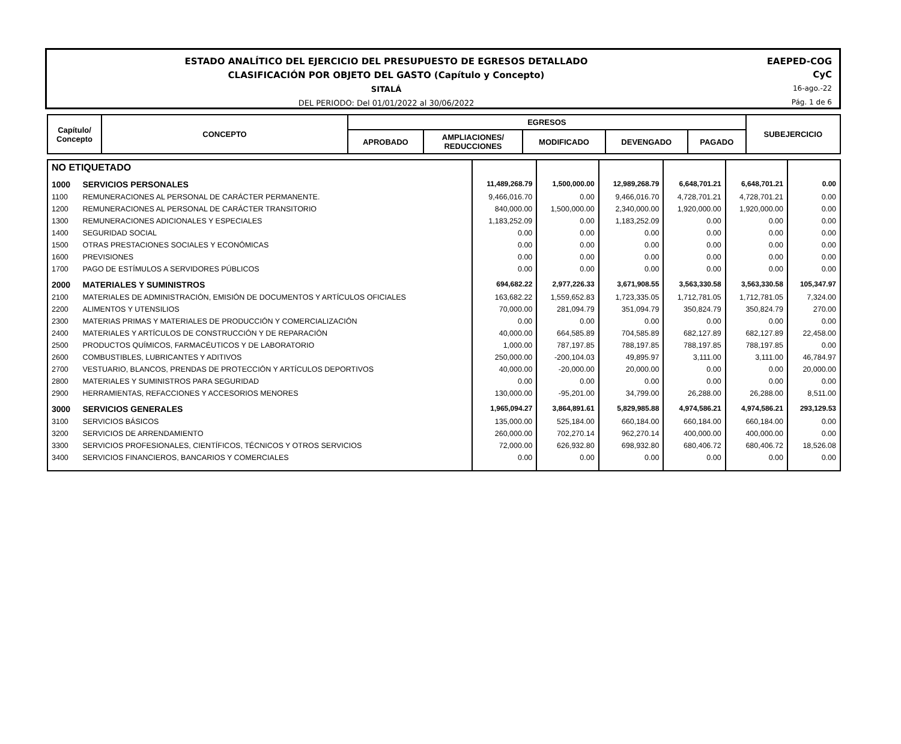ESTADO ANALÍTICO DEL EJERCICIO DEL PRESUPUESTO DE EGRESOS DETALLADO
CLASIFICACIÓN POR OBJETO DEL GASTO (Capítulo y Concepto)
SITALÁ
DEL PERIODO: Del 01/01/2022 al 30/06/2022
EAEPED-COG
CyC
16-ago.-22
Pág. 1 de 6
| Capítulo/ Concepto | CONCEPTO | EGRESOS | | | | | SUBEJERCICIO |
| --- | --- | --- | --- | --- | --- | --- | --- |
| | | APROBADO | AMPLIACIONES/ REDUCCIONES | MODIFICADO | DEVENGADO | PAGADO | |
| NO ETIQUETADO | | | | | | | |
| 1000 | SERVICIOS PERSONALES | 11,489,268.79 | 1,500,000.00 | 12,989,268.79 | 6,648,701.21 | 6,648,701.21 | 0.00 |
| 1100 | REMUNERACIONES AL PERSONAL DE CARÁCTER PERMANENTE. | 9,466,016.70 | 0.00 | 9,466,016.70 | 4,728,701.21 | 4,728,701.21 | 0.00 |
| 1200 | REMUNERACIONES AL PERSONAL DE CARÁCTER TRANSITORIO | 840,000.00 | 1,500,000.00 | 2,340,000.00 | 1,920,000.00 | 1,920,000.00 | 0.00 |
| 1300 | REMUNERACIONES ADICIONALES Y ESPECIALES | 1,183,252.09 | 0.00 | 1,183,252.09 | 0.00 | 0.00 | 0.00 |
| 1400 | SEGURIDAD SOCIAL | 0.00 | 0.00 | 0.00 | 0.00 | 0.00 | 0.00 |
| 1500 | OTRAS PRESTACIONES SOCIALES Y ECONÓMICAS | 0.00 | 0.00 | 0.00 | 0.00 | 0.00 | 0.00 |
| 1600 | PREVISIONES | 0.00 | 0.00 | 0.00 | 0.00 | 0.00 | 0.00 |
| 1700 | PAGO DE ESTÍMULOS A SERVIDORES PÚBLICOS | 0.00 | 0.00 | 0.00 | 0.00 | 0.00 | 0.00 |
| 2000 | MATERIALES Y SUMINISTROS | 694,682.22 | 2,977,226.33 | 3,671,908.55 | 3,563,330.58 | 3,563,330.58 | 105,347.97 |
| 2100 | MATERIALES DE ADMINISTRACIÓN, EMISIÓN DE DOCUMENTOS Y ARTÍCULOS OFICIALES | 163,682.22 | 1,559,652.83 | 1,723,335.05 | 1,712,781.05 | 1,712,781.05 | 7,324.00 |
| 2200 | ALIMENTOS Y UTENSILIOS | 70,000.00 | 281,094.79 | 351,094.79 | 350,824.79 | 350,824.79 | 270.00 |
| 2300 | MATERIAS PRIMAS Y MATERIALES DE PRODUCCIÓN Y COMERCIALIZACIÓN | 0.00 | 0.00 | 0.00 | 0.00 | 0.00 | 0.00 |
| 2400 | MATERIALES Y ARTÍCULOS DE CONSTRUCCIÓN Y DE REPARACIÓN | 40,000.00 | 664,585.89 | 704,585.89 | 682,127.89 | 682,127.89 | 22,458.00 |
| 2500 | PRODUCTOS QUÍMICOS, FARMACÉUTICOS Y DE LABORATORIO | 1,000.00 | 787,197.85 | 788,197.85 | 788,197.85 | 788,197.85 | 0.00 |
| 2600 | COMBUSTIBLES, LUBRICANTES Y ADITIVOS | 250,000.00 | -200,104.03 | 49,895.97 | 3,111.00 | 3,111.00 | 46,784.97 |
| 2700 | VESTUARIO, BLANCOS, PRENDAS DE PROTECCIÓN Y ARTÍCULOS DEPORTIVOS | 40,000.00 | -20,000.00 | 20,000.00 | 0.00 | 0.00 | 20,000.00 |
| 2800 | MATERIALES Y SUMINISTROS PARA SEGURIDAD | 0.00 | 0.00 | 0.00 | 0.00 | 0.00 | 0.00 |
| 2900 | HERRAMIENTAS, REFACCIONES Y ACCESORIOS MENORES | 130,000.00 | -95,201.00 | 34,799.00 | 26,288.00 | 26,288.00 | 8,511.00 |
| 3000 | SERVICIOS GENERALES | 1,965,094.27 | 3,864,891.61 | 5,829,985.88 | 4,974,586.21 | 4,974,586.21 | 293,129.53 |
| 3100 | SERVICIOS BÁSICOS | 135,000.00 | 525,184.00 | 660,184.00 | 660,184.00 | 660,184.00 | 0.00 |
| 3200 | SERVICIOS DE ARRENDAMIENTO | 260,000.00 | 702,270.14 | 962,270.14 | 400,000.00 | 400,000.00 | 0.00 |
| 3300 | SERVICIOS PROFESIONALES, CIENTÍFICOS, TÉCNICOS Y OTROS SERVICIOS | 72,000.00 | 626,932.80 | 698,932.80 | 680,406.72 | 680,406.72 | 18,526.08 |
| 3400 | SERVICIOS FINANCIEROS, BANCARIOS Y COMERCIALES | 0.00 | 0.00 | 0.00 | 0.00 | 0.00 | 0.00 |